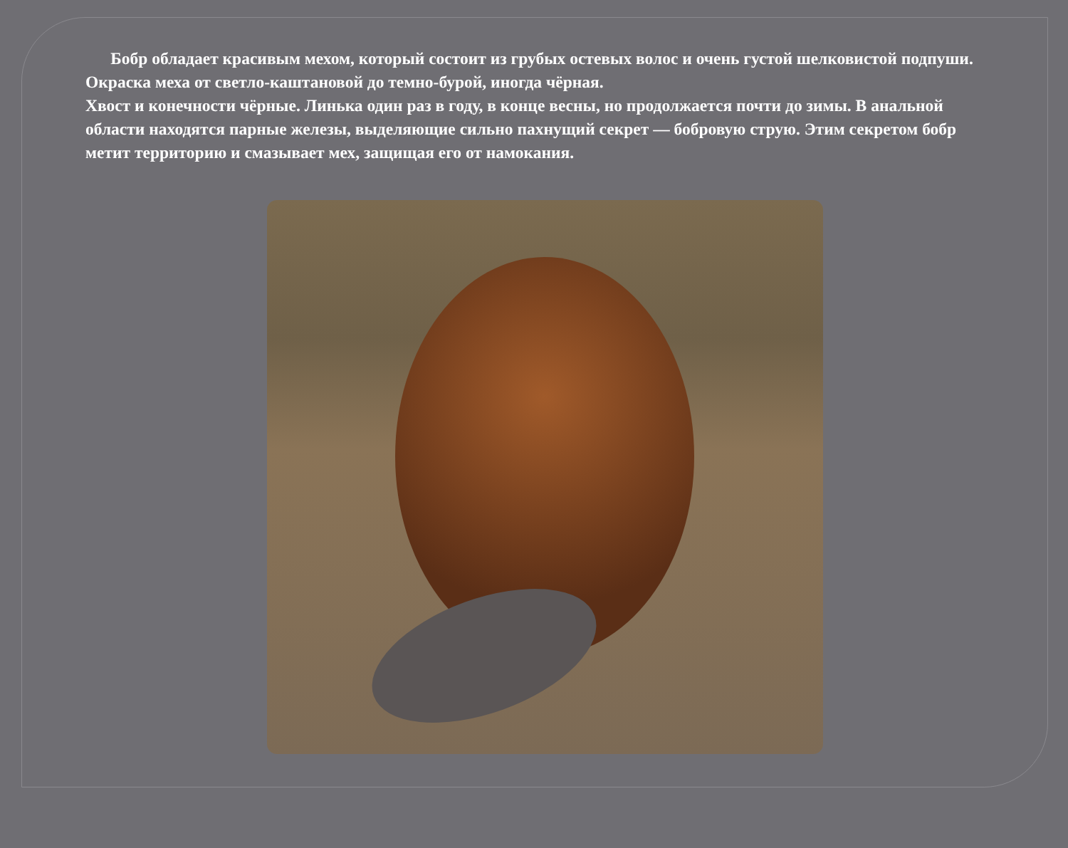Бобр обладает красивым мехом, который состоит из грубых остевых волос и очень густой шелковистой подпуши. Окраска меха от светло-каштановой до темно-бурой, иногда чёрная.
Хвост и конечности чёрные. Линька один раз в году, в конце весны, но продолжается почти до зимы. В анальной области находятся парные железы, выделяющие сильно пахнущий секрет — бобровую струю. Этим секретом бобр метит территорию и смазывает мех, защищая его от намокания.